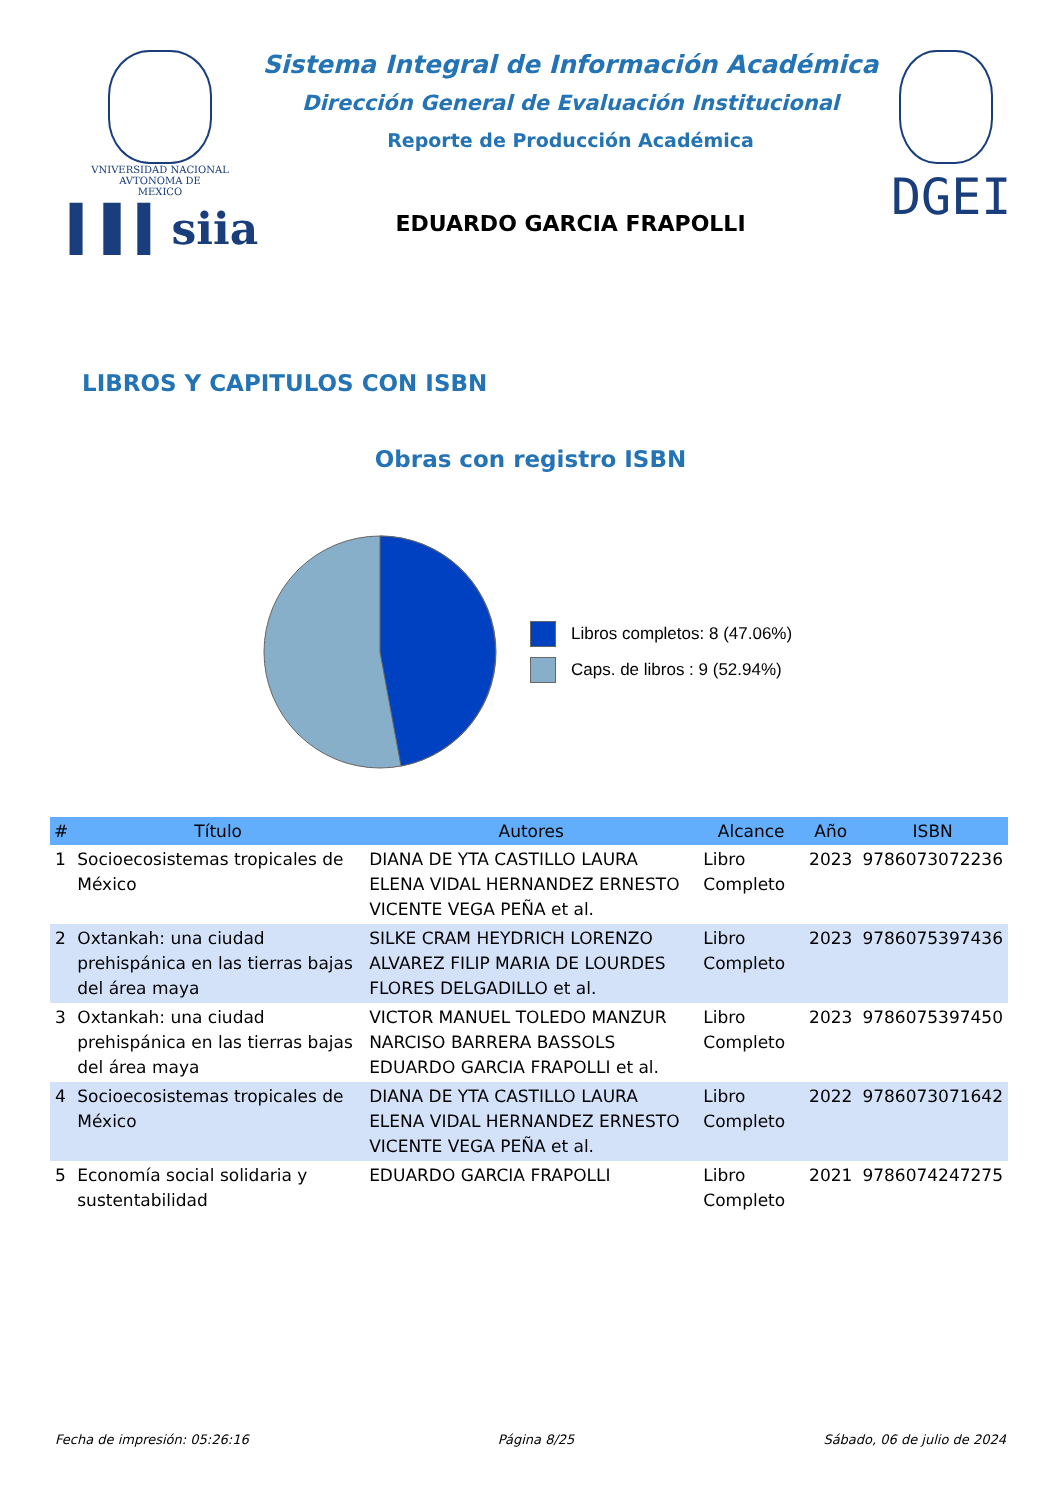VNIVERSIDAD NACIONAL
AVTONOMA DE
MEXICO
▍▌▍siia
Sistema Integral de Información Académica
Dirección General de Evaluación Institucional
Reporte de Producción Académica
EDUARDO GARCIA FRAPOLLI
DGEI
LIBROS Y CAPITULOS CON ISBN
Obras con registro ISBN
Libros completos: 8 (47.06%)
Caps. de libros : 9 (52.94%)
| # | Título | Autores | Alcance | Año | ISBN |
| --- | --- | --- | --- | --- | --- |
| 1 | Socioecosistemas tropicales de México | DIANA DE YTA CASTILLO LAURA ELENA VIDAL HERNANDEZ ERNESTO VICENTE VEGA PEÑA et al. | Libro Completo | 2023 | 9786073072236 |
| 2 | Oxtankah: una ciudad prehispánica en las tierras bajas del área maya | SILKE CRAM HEYDRICH LORENZO ALVAREZ FILIP MARIA DE LOURDES FLORES DELGADILLO et al. | Libro Completo | 2023 | 9786075397436 |
| 3 | Oxtankah: una ciudad prehispánica en las tierras bajas del área maya | VICTOR MANUEL TOLEDO MANZUR NARCISO BARRERA BASSOLS EDUARDO GARCIA FRAPOLLI et al. | Libro Completo | 2023 | 9786075397450 |
| 4 | Socioecosistemas tropicales de México | DIANA DE YTA CASTILLO LAURA ELENA VIDAL HERNANDEZ ERNESTO VICENTE VEGA PEÑA et al. | Libro Completo | 2022 | 9786073071642 |
| 5 | Economía social solidaria y sustentabilidad | EDUARDO GARCIA FRAPOLLI | Libro Completo | 2021 | 9786074247275 |
Fecha de impresión: 05:26:16 Página 8/25 Sábado, 06 de julio de 2024